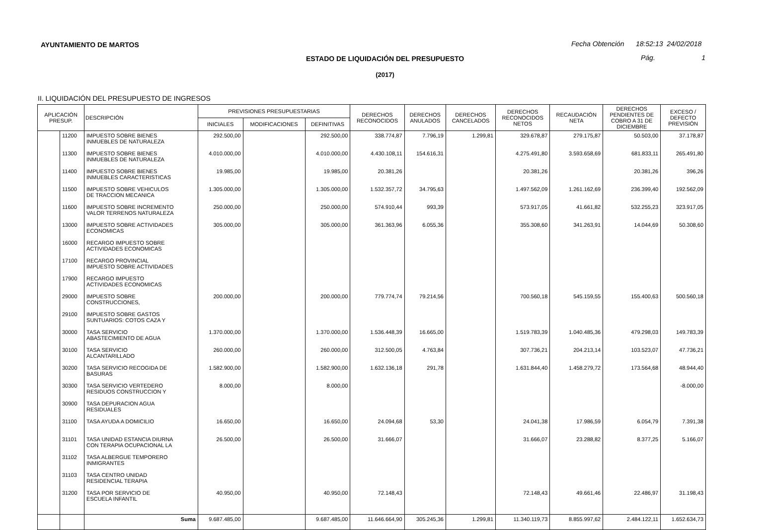AYUNTAMIENTO DE MARTOS
Fecha Obtención 18:52:13 24/02/2018
ESTADO DE LIQUIDACIÓN DEL PRESUPUESTO Pág. 1
(2017)
II. LIQUIDACIÓN DEL PRESUPUESTO DE INGRESOS
| APLICACIÓN PRESUP. | | DESCRIPCIÓN | PREVISIONES PRESUPUESTARIAS | | | DERECHOS RECONOCIDOS | DERECHOS ANULADOS | DERECHOS CANCELADOS | DERECHOS RECONOCIDOS NETOS | RECAUDACIÓN NETA | DERECHOS PENDIENTES DE COBRO A 31 DE DICIEMBRE | EXCESO / DEFECTO PREVISIÓN |
| --- | --- | --- | --- | --- | --- | --- | --- | --- | --- | --- | --- | --- |
| | | | INICIALES | MODIFICACIONES | DEFINITIVAS | | | | | | | |
| | 11200 | IMPUESTO SOBRE BIENES INMUEBLES DE NATURALEZA | 292.500,00 | | 292.500,00 | 338.774,87 | 7.796,19 | 1.299,81 | 329.678,87 | 279.175,87 | 50.503,00 | 37.178,87 |
| | 11300 | IMPUESTO SOBRE BIENES INMUEBLES DE NATURALEZA | 4.010.000,00 | | 4.010.000,00 | 4.430.108,11 | 154.616,31 | | 4.275.491,80 | 3.593.658,69 | 681.833,11 | 265.491,80 |
| | 11400 | IMPUESTO SOBRE BIENES INMUEBLES CARACTERISTICAS | 19.985,00 | | 19.985,00 | 20.381,26 | | | 20.381,26 | | 20.381,26 | 396,26 |
| | 11500 | IMPUESTO SOBRE VEHICULOS DE TRACCION MECANICA | 1.305.000,00 | | 1.305.000,00 | 1.532.357,72 | 34.795,63 | | 1.497.562,09 | 1.261.162,69 | 236.399,40 | 192.562,09 |
| | 11600 | IMPUESTO SOBRE INCREMENTO VALOR TERRENOS NATURALEZA | 250.000,00 | | 250.000,00 | 574.910,44 | 993,39 | | 573.917,05 | 41.661,82 | 532.255,23 | 323.917,05 |
| | 13000 | IMPUESTO SOBRE ACTIVIDADES ECONOMICAS | 305.000,00 | | 305.000,00 | 361.363,96 | 6.055,36 | | 355.308,60 | 341.263,91 | 14.044,69 | 50.308,60 |
| | 16000 | RECARGO IMPUESTO SOBRE ACTIVIDADES ECONOMICAS | | | | | | | | | | |
| | 17100 | RECARGO PROVINCIAL IMPUESTO SOBRE ACTIVIDADES | | | | | | | | | | |
| | 17900 | RECARGO IMPUESTO ACTIVIDADES ECONOMICAS | | | | | | | | | | |
| | 29000 | IMPUESTO SOBRE CONSTRUCCIONES, | 200.000,00 | | 200.000,00 | 779.774,74 | 79.214,56 | | 700.560,18 | 545.159,55 | 155.400,63 | 500.560,18 |
| | 29100 | IMPUESTO SOBRE GASTOS SUNTUARIOS: COTOS CAZA Y | | | | | | | | | | |
| | 30000 | TASA SERVICIO ABASTECIMIENTO DE AGUA | 1.370.000,00 | | 1.370.000,00 | 1.536.448,39 | 16.665,00 | | 1.519.783,39 | 1.040.485,36 | 479.298,03 | 149.783,39 |
| | 30100 | TASA SERVICIO ALCANTARILLADO | 260.000,00 | | 260.000,00 | 312.500,05 | 4.763,84 | | 307.736,21 | 204.213,14 | 103.523,07 | 47.736,21 |
| | 30200 | TASA SERVICIO RECOGIDA DE BASURAS | 1.582.900,00 | | 1.582.900,00 | 1.632.136,18 | 291,78 | | 1.631.844,40 | 1.458.279,72 | 173.564,68 | 48.944,40 |
| | 30300 | TASA SERVICIO VERTEDERO RESIDUOS CONSTRUCCION Y | 8.000,00 | | 8.000,00 | | | | | | | -8.000,00 |
| | 30900 | TASA DEPURACION AGUA RESIDUALES | | | | | | | | | | |
| | 31100 | TASA AYUDA A DOMICILIO | 16.650,00 | | 16.650,00 | 24.094,68 | 53,30 | | 24.041,38 | 17.986,59 | 6.054,79 | 7.391,38 |
| | 31101 | TASA UNIDAD ESTANCIA DIURNA CON TERAPIA OCUPACIONAL LA | 26.500,00 | | 26.500,00 | 31.666,07 | | | 31.666,07 | 23.288,82 | 8.377,25 | 5.166,07 |
| | 31102 | TASA ALBERGUE TEMPORERO INMIGRANTES | | | | | | | | | | |
| | 31103 | TASA CENTRO UNIDAD RESIDENCIAL TERAPIA | | | | | | | | | | |
| | 31200 | TASA POR SERVICIO DE ESCUELA INFANTIL | 40.950,00 | | 40.950,00 | 72.148,43 | | | 72.148,43 | 49.661,46 | 22.486,97 | 31.198,43 |
| | | Suma | 9.687.485,00 | | 9.687.485,00 | 11.646.664,90 | 305.245,36 | 1.299,81 | 11.340.119,73 | 8.855.997,62 | 2.484.122,11 | 1.652.634,73 |